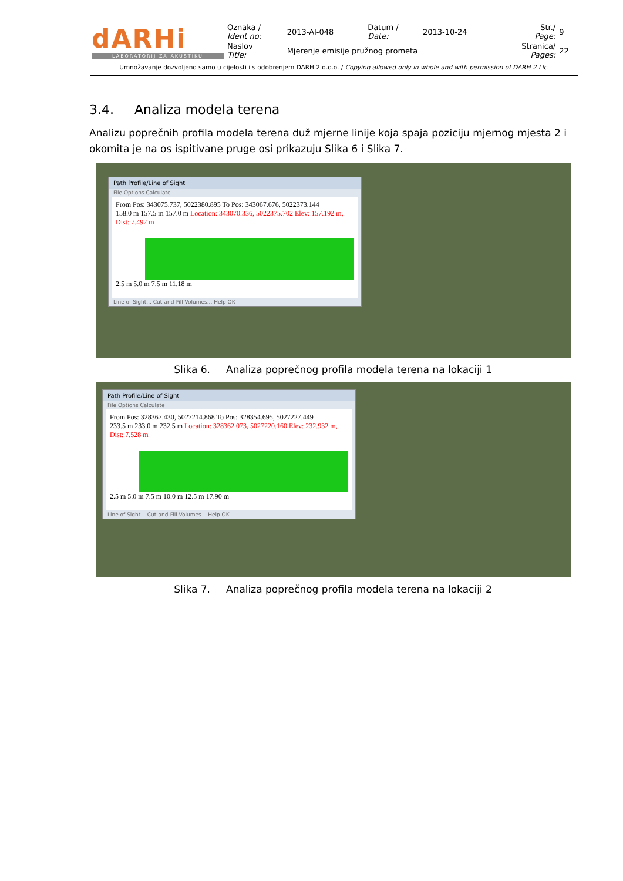| dARHi LABORATORIJ ZA AKUSTIKU | Oznaka / Ident no: | 2013-AI-048 | Datum / Date: | 2013-10-24 | Str./ Page: | 9 |
| | Naslov Title: | Mjerenje emisije pružnog prometa | | | Stranica/ Pages: | 22 |
Umnožavanje dozvoljeno samo u cijelosti i s odobrenjem DARH 2 d.o.o. / Copying allowed only in whole and with permission of DARH 2 Llc.
3.4. Analiza modela terena
Analizu poprečnih profila modela terena duž mjerne linije koja spaja poziciju mjernog mjesta 2 i okomita je na os ispitivane pruge osi prikazuju Slika 6 i Slika 7.
Path Profile/Line of Sight
File Options Calculate
From Pos: 343075.737, 5022380.895 To Pos: 343067.676, 5022373.144
158.0 m 157.5 m 157.0 m Location: 343070.336, 5022375.702 Elev: 157.192 m, Dist: 7.492 m
2.5 m 5.0 m 7.5 m 11.18 m
Line of Sight... Cut-and-Fill Volumes... Help OK
Slika 6. Analiza poprečnog profila modela terena na lokaciji 1
Path Profile/Line of Sight
File Options Calculate
From Pos: 328367.430, 5027214.868 To Pos: 328354.695, 5027227.449
233.5 m 233.0 m 232.5 m Location: 328362.073, 5027220.160 Elev: 232.932 m, Dist: 7.528 m
2.5 m 5.0 m 7.5 m 10.0 m 12.5 m 17.90 m
Line of Sight... Cut-and-Fill Volumes... Help OK
Slika 7. Analiza poprečnog profila modela terena na lokaciji 2